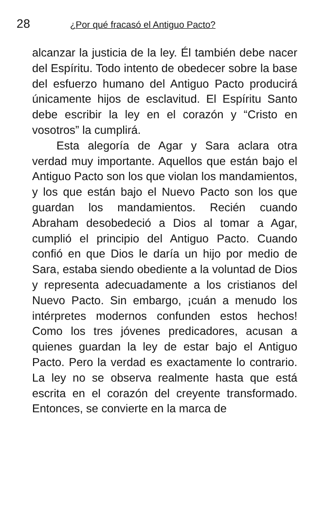28 ¿Por qué fracasó el Antiguo Pacto?
alcanzar la justicia de la ley. Él también debe nacer del Espíritu. Todo intento de obedecer sobre la base del esfuerzo humano del Antiguo Pacto producirá únicamente hijos de esclavitud. El Espíritu Santo debe escribir la ley en el corazón y “Cristo en vosotros” la cumplirá.
Esta alegoría de Agar y Sara aclara otra verdad muy importante. Aquellos que están bajo el Antiguo Pacto son los que violan los mandamientos, y los que están bajo el Nuevo Pacto son los que guardan los mandamientos. Recién cuando Abraham desobedeció a Dios al tomar a Agar, cumplió el principio del Antiguo Pacto. Cuando confió en que Dios le daría un hijo por medio de Sara, estaba siendo obediente a la voluntad de Dios y representa adecuadamente a los cristianos del Nuevo Pacto. Sin embargo, ¡cuán a menudo los intérpretes modernos confunden estos hechos! Como los tres jóvenes predicadores, acusan a quienes guardan la ley de estar bajo el Antiguo Pacto. Pero la verdad es exactamente lo contrario. La ley no se observa realmente hasta que está escrita en el corazón del creyente transformado. Entonces, se convierte en la marca de